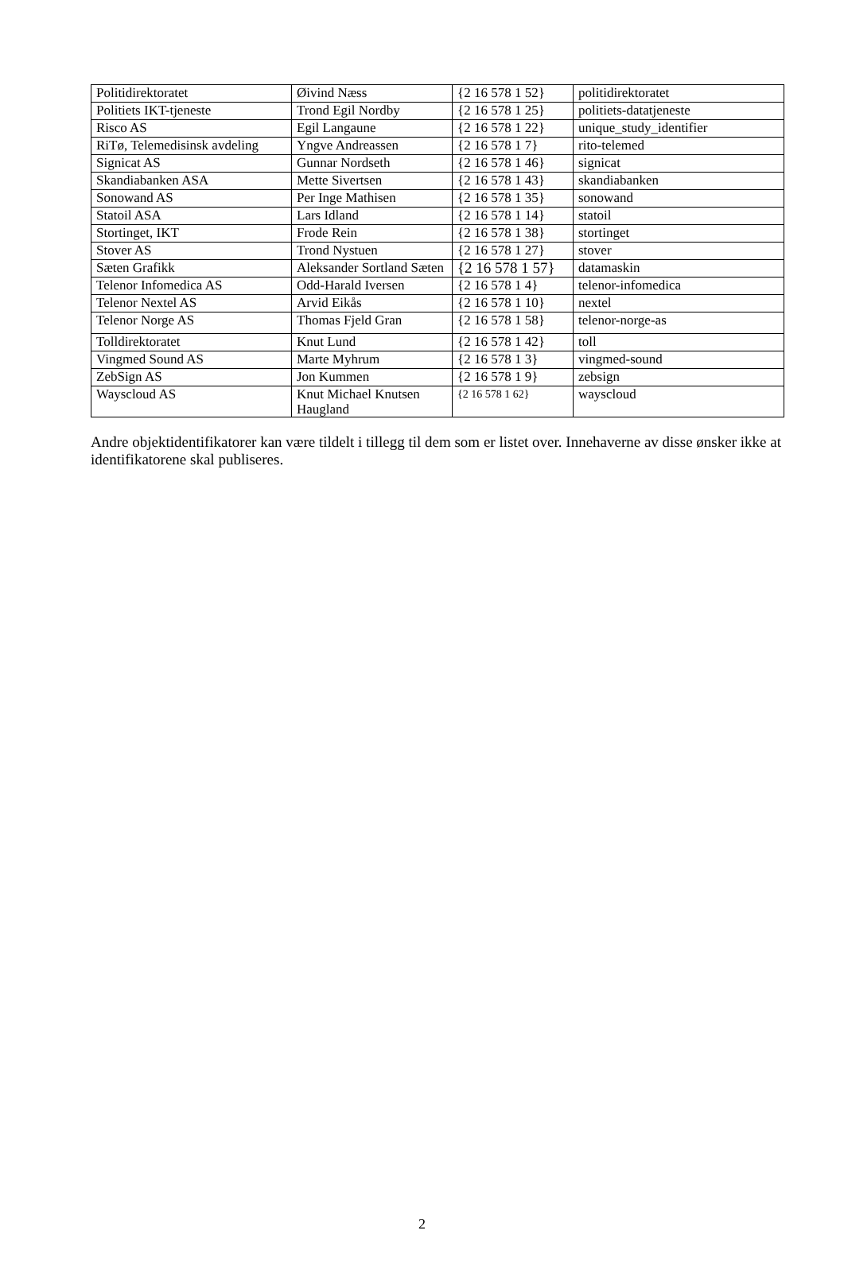| Politidirektoratet | Øivind Næss | {2 16 578 1 52} | politidirektoratet |
| Politiets IKT-tjeneste | Trond Egil Nordby | {2 16 578 1 25} | politiets-datatjeneste |
| Risco AS | Egil Langaune | {2 16 578 1 22} | unique_study_identifier |
| RiTø, Telemedisinsk avdeling | Yngve Andreassen | {2 16 578 1 7} | rito-telemed |
| Signicat AS | Gunnar Nordseth | {2 16 578 1 46} | signicat |
| Skandiabanken ASA | Mette Sivertsen | {2 16 578 1 43} | skandiabanken |
| Sonowand AS | Per Inge Mathisen | {2 16 578 1 35} | sonowand |
| Statoil ASA | Lars Idland | {2 16 578 1 14} | statoil |
| Stortinget, IKT | Frode Rein | {2 16 578 1 38} | stortinget |
| Stover AS | Trond Nystuen | {2 16 578 1 27} | stover |
| Sæten Grafikk | Aleksander Sortland Sæten | {2 16 578 1 57} | datamaskin |
| Telenor Infomedica AS | Odd-Harald Iversen | {2 16 578 1 4} | telenor-infomedica |
| Telenor Nextel AS | Arvid Eikås | {2 16 578 1 10} | nextel |
| Telenor Norge AS | Thomas Fjeld Gran | {2 16 578 1 58} | telenor-norge-as |
| Tolldirektoratet | Knut Lund | {2 16 578 1 42} | toll |
| Vingmed Sound AS | Marte Myhrum | {2 16 578 1 3} | vingmed-sound |
| ZebSign AS | Jon Kummen | {2 16 578 1 9} | zebsign |
| Wayscloud AS | Knut Michael Knutsen Haugland | {2 16 578 1 62} | wayscloud |
Andre objektidentifikatorer kan være tildelt i tillegg til dem som er listet over. Innehaverne av disse ønsker ikke at identifikatorene skal publiseres.
2